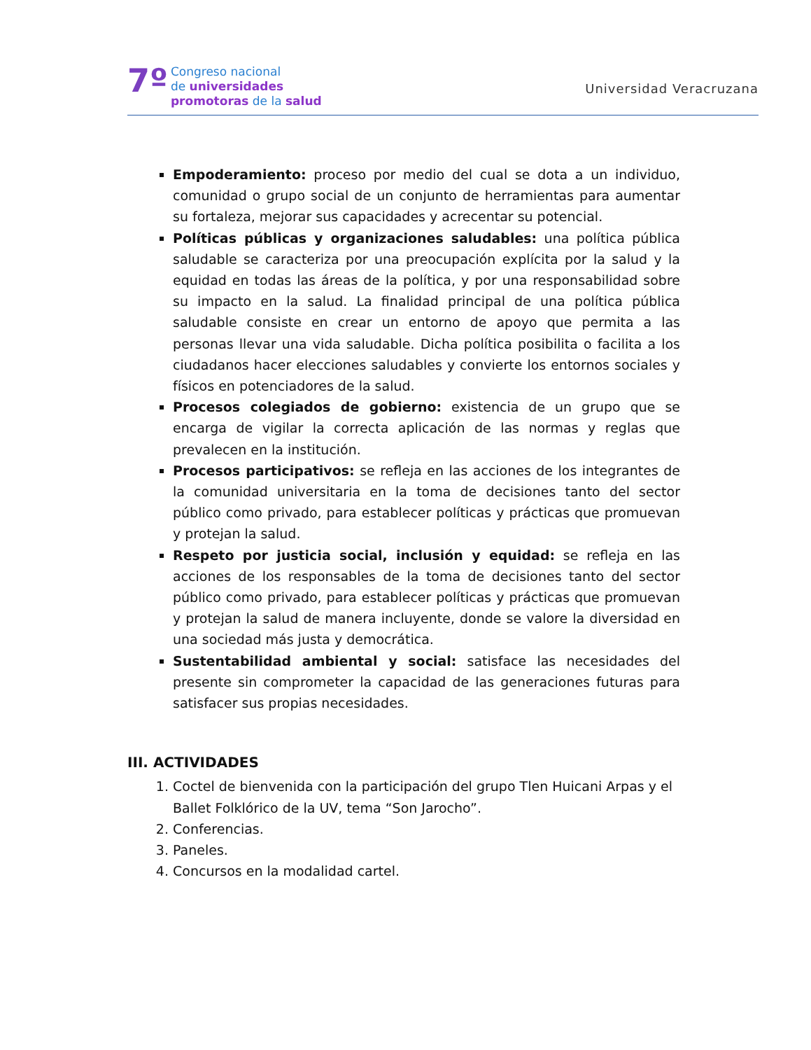7º
Congreso nacional
de universidades
promotoras de la salud
Universidad Veracruzana
Empoderamiento: proceso por medio del cual se dota a un individuo, comunidad o grupo social de un conjunto de herramientas para aumentar su fortaleza, mejorar sus capacidades y acrecentar su potencial.
Políticas públicas y organizaciones saludables: una política pública saludable se caracteriza por una preocupación explícita por la salud y la equidad en todas las áreas de la política, y por una responsabilidad sobre su impacto en la salud. La finalidad principal de una política pública saludable consiste en crear un entorno de apoyo que permita a las personas llevar una vida saludable. Dicha política posibilita o facilita a los ciudadanos hacer elecciones saludables y convierte los entornos sociales y físicos en potenciadores de la salud.
Procesos colegiados de gobierno: existencia de un grupo que se encarga de vigilar la correcta aplicación de las normas y reglas que prevalecen en la institución.
Procesos participativos: se refleja en las acciones de los integrantes de la comunidad universitaria en la toma de decisiones tanto del sector público como privado, para establecer políticas y prácticas que promuevan y protejan la salud.
Respeto por justicia social, inclusión y equidad: se refleja en las acciones de los responsables de la toma de decisiones tanto del sector público como privado, para establecer políticas y prácticas que promuevan y protejan la salud de manera incluyente, donde se valore la diversidad en una sociedad más justa y democrática.
Sustentabilidad ambiental y social: satisface las necesidades del presente sin comprometer la capacidad de las generaciones futuras para satisfacer sus propias necesidades.
III. ACTIVIDADES
1. Coctel de bienvenida con la participación del grupo Tlen Huicani Arpas y el Ballet Folklórico de la UV, tema “Son Jarocho”.
2. Conferencias.
3. Paneles.
4. Concursos en la modalidad cartel.